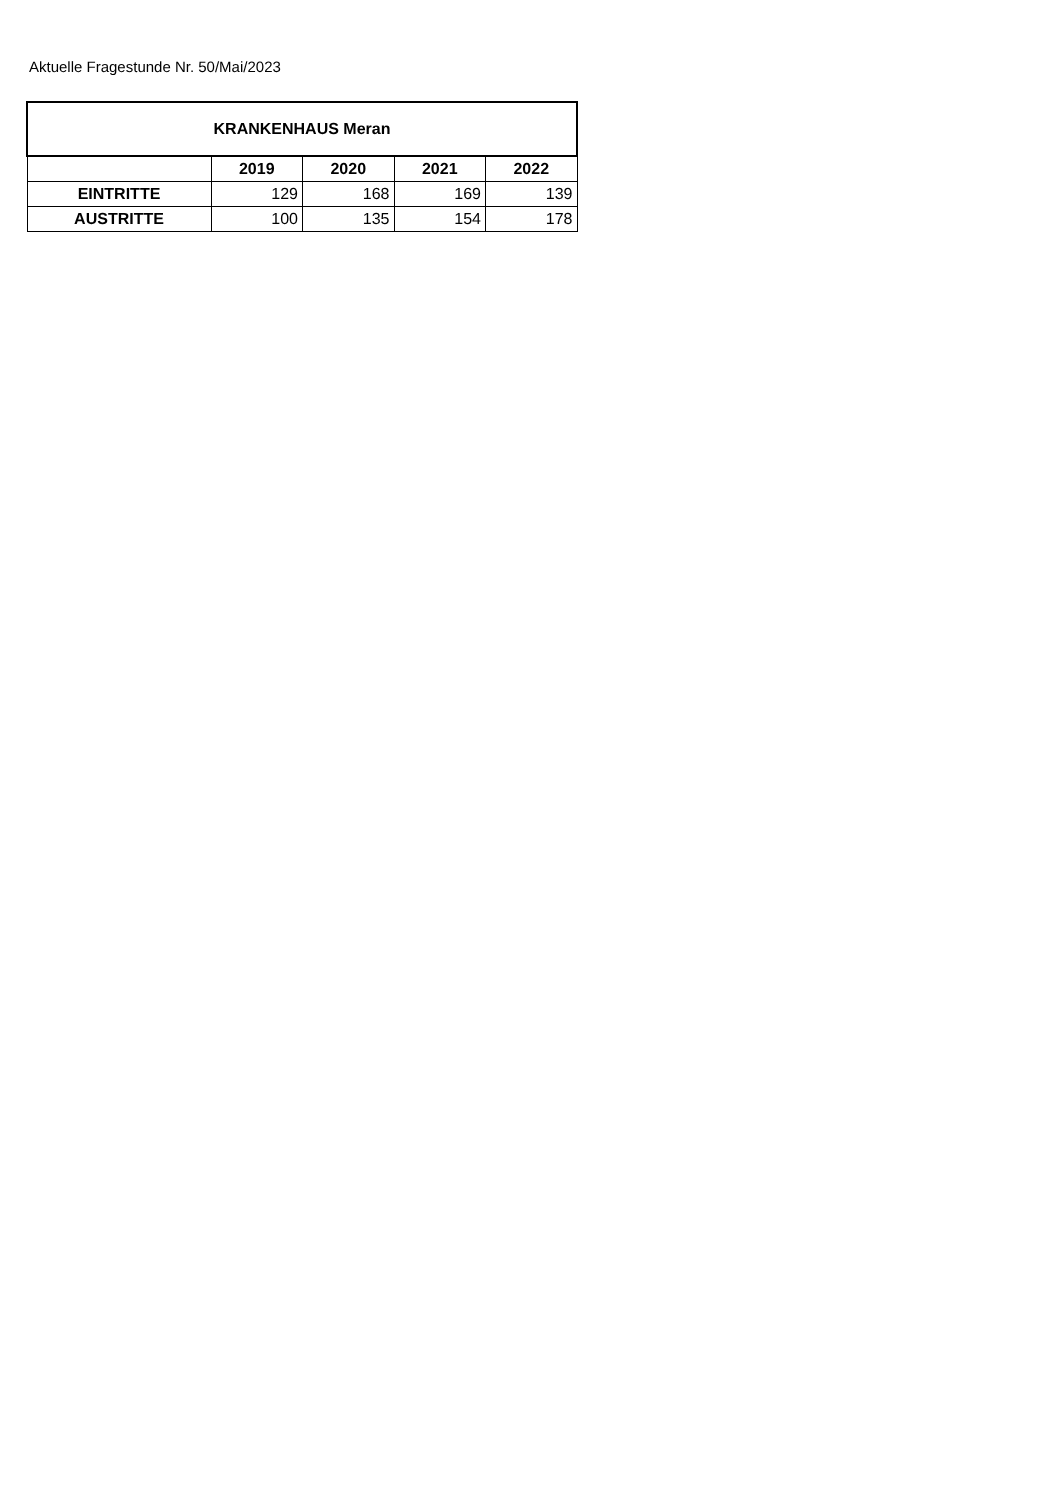Aktuelle Fragestunde Nr. 50/Mai/2023
| KRANKENHAUS Meran | | | | |
| --- | --- | --- | --- | --- |
| | 2019 | 2020 | 2021 | 2022 |
| EINTRITTE | 129 | 168 | 169 | 139 |
| AUSTRITTE | 100 | 135 | 154 | 178 |